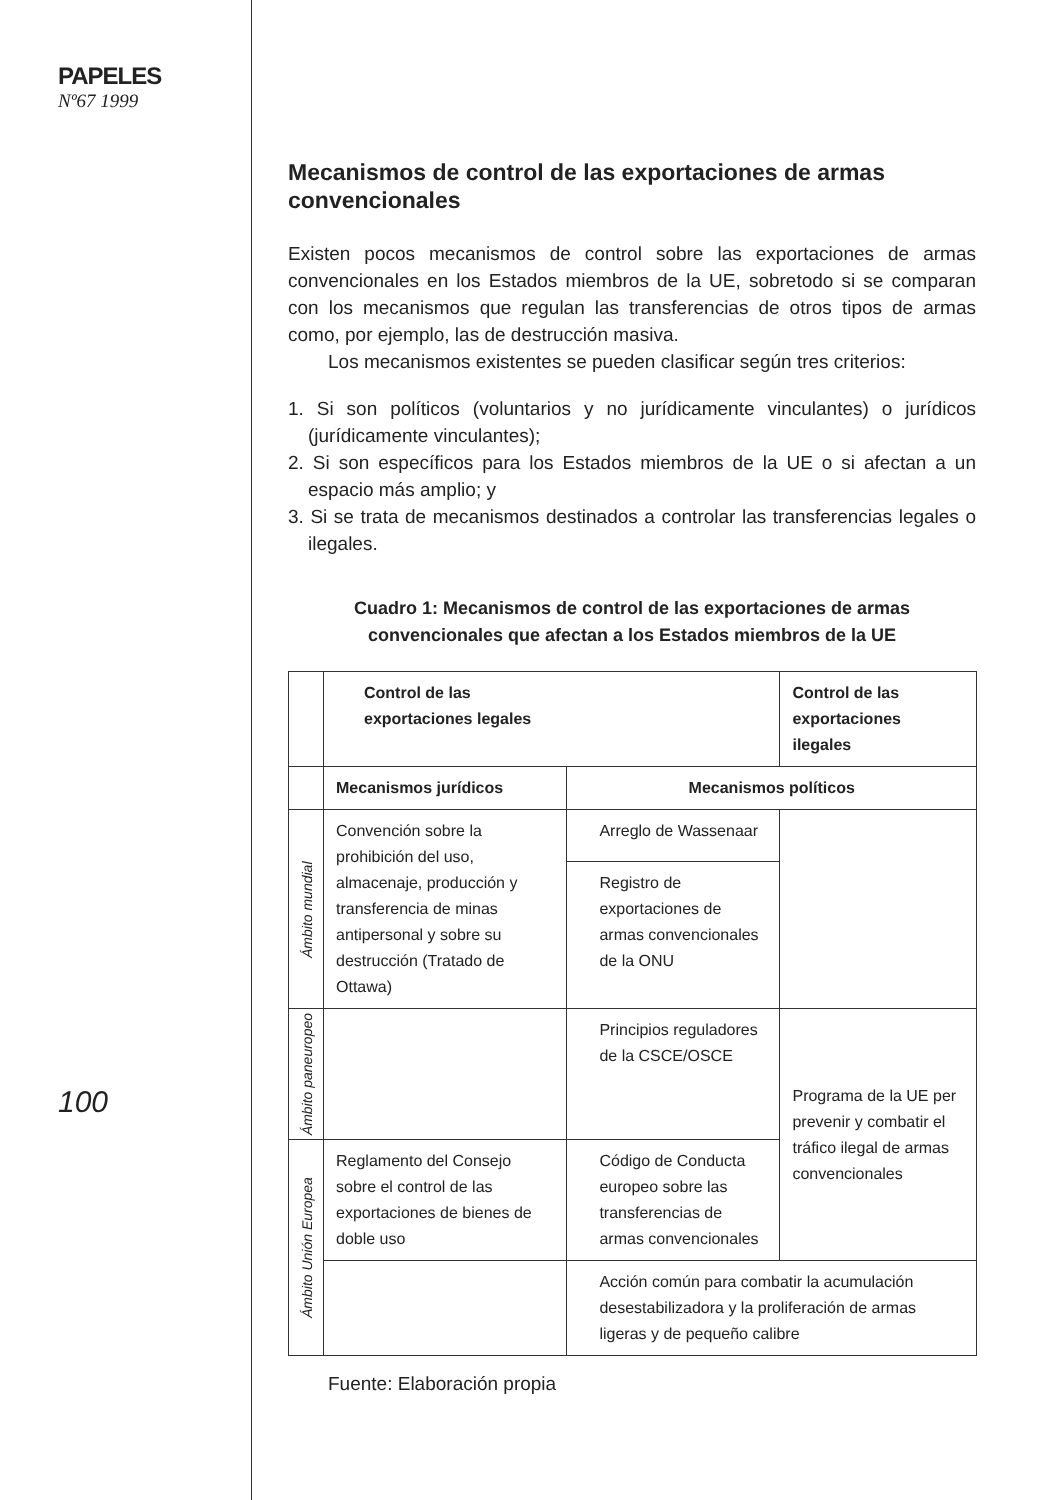PAPELES
Nº67 1999
100
Mecanismos de control de las exportaciones de armas convencionales
Existen pocos mecanismos de control sobre las exportaciones de armas convencionales en los Estados miembros de la UE, sobretodo si se comparan con los mecanismos que regulan las transferencias de otros tipos de armas como, por ejemplo, las de destrucción masiva.
Los mecanismos existentes se pueden clasificar según tres criterios:
1. Si son políticos (voluntarios y no jurídicamente vinculantes) o jurídicos (jurídicamente vinculantes);
2. Si son específicos para los Estados miembros de la UE o si afectan a un espacio más amplio; y
3. Si se trata de mecanismos destinados a controlar las transferencias legales o ilegales.
Cuadro 1: Mecanismos de control de las exportaciones de armas
convencionales que afectan a los Estados miembros de la UE
| | Control de las exportaciones legales | | Control de las exportaciones ilegales |
| | Mecanismos jurídicos | Mecanismos políticos | |
| Ámbito mundial | Convención sobre la prohibición del uso, almacenaje, producción y transferencia de minas antipersonal y sobre su destrucción (Tratado de Ottawa) | Arreglo de Wassenaar | |
| | | Registro de exportaciones de armas convencionales de la ONU | |
| Ámbito paneuropeo | | Principios reguladores de la CSCE/OSCE | Programa de la UE per prevenir y combatir el tráfico ilegal de armas convencionales |
| Ámbito Unión Europea | Reglamento del Consejo sobre el control de las exportaciones de bienes de doble uso | Código de Conducta europeo sobre las transferencias de armas convencionales | |
| | | Acción común para combatir la acumulación desestabilizadora y la proliferación de armas ligeras y de pequeño calibre | |
Fuente: Elaboración propia